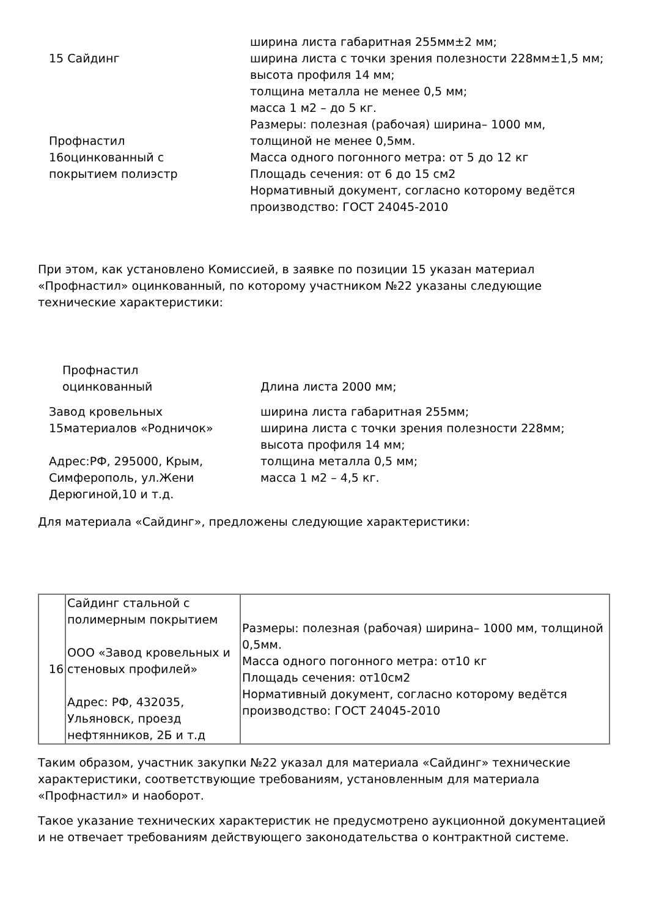| 15 Сайдинг | ширина листа габаритная 255мм±2 мм; ширина листа с точки зрения полезности 228мм±1,5 мм; высота профиля 14 мм; толщина металла не менее 0,5 мм; масса 1 м2 – до 5 кг. |
| Профнастил 16оцинкованный с покрытием полиэстр | Размеры: полезная (рабочая) ширина– 1000 мм, толщиной не менее 0,5мм. Масса одного погонного метра: от 5 до 12 кг Площадь сечения: от 6 до 15 см2 Нормативный документ, согласно которому ведётся производство: ГОСТ 24045-2010 |
При этом, как установлено Комиссией, в заявке по позиции 15 указан материал «Профнастил» оцинкованный, по которому участником №22 указаны следующие технические характеристики:
| Профнастил оцинкованный | Длина листа 2000 мм; |
| Завод кровельных 15материалов «Родничок» Адрес:РФ, 295000, Крым, Симферополь, ул.Жени Дерюгиной,10 и т.д. | ширина листа габаритная 255мм; ширина листа с точки зрения полезности 228мм; высота профиля 14 мм; толщина металла 0,5 мм; масса 1 м2 – 4,5 кг. |
Для материала «Сайдинг», предложены следующие характеристики:
| 16 | Сайдинг стальной с полимерным покрытием ООО «Завод кровельных и стеновых профилей» Адрес: РФ, 432035, Ульяновск, проезд нефтянников, 2Б и т.д | Размеры: полезная (рабочая) ширина– 1000 мм, толщиной 0,5мм. Масса одного погонного метра: от10 кг Площадь сечения: от10см2 Нормативный документ, согласно которому ведётся производство: ГОСТ 24045-2010 |
Таким образом, участник закупки №22 указал для материала «Сайдинг» технические характеристики, соответствующие требованиям, установленным для материала «Профнастил» и наоборот.
Такое указание технических характеристик не предусмотрено аукционной документацией и не отвечает требованиям действующего законодательства о контрактной системе.